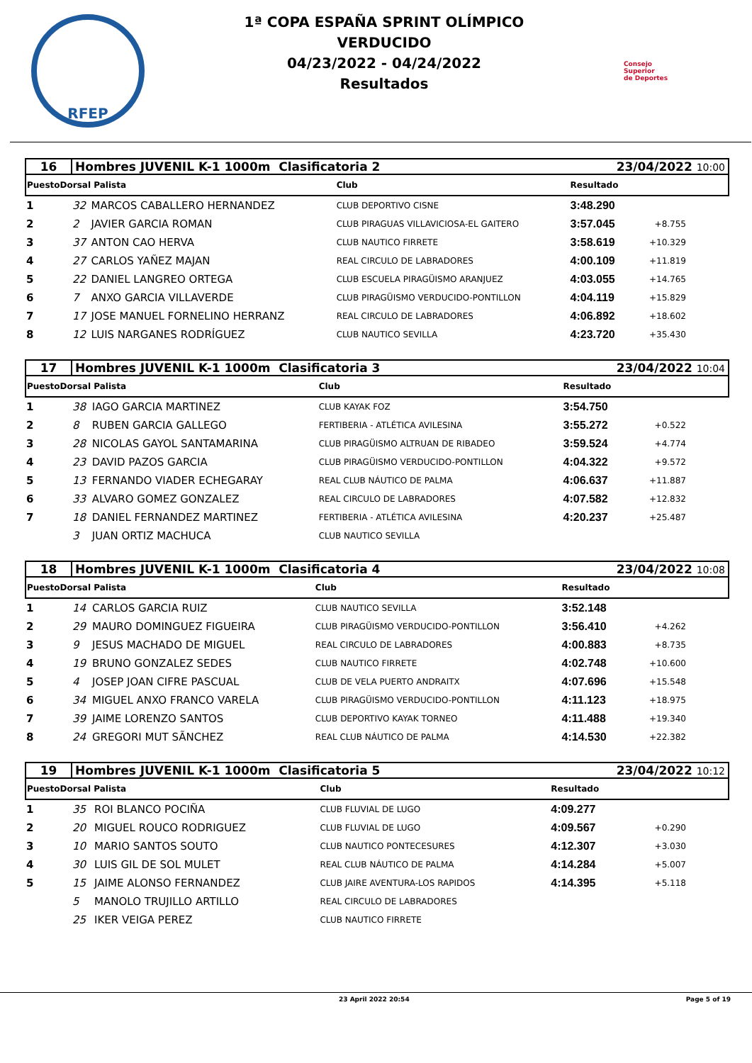RFEP
1ª COPA ESPAÑA SPRINT OLÍMPICO
VERDUCIDO
04/23/2022 - 04/24/2022
Resultados
Consejo
Superior
de Deportes
| 16 | Hombres JUVENIL K-1 1000m Clasificatoria 2 | | | 23/04/2022 10:00 | |
| PuestoDorsal Palista | | | Club | Resultado | |
| 1 | 32 | MARCOS CABALLERO HERNANDEZ | CLUB DEPORTIVO CISNE | 3:48.290 | |
| 2 | 2 | JAVIER GARCIA ROMAN | CLUB PIRAGUAS VILLAVICIOSA-EL GAITERO | 3:57.045 | +8.755 |
| 3 | 37 | ANTON CAO HERVA | CLUB NAUTICO FIRRETE | 3:58.619 | +10.329 |
| 4 | 27 | CARLOS YAÑEZ MAJAN | REAL CIRCULO DE LABRADORES | 4:00.109 | +11.819 |
| 5 | 22 | DANIEL LANGREO ORTEGA | CLUB ESCUELA PIRAGÜISMO ARANJUEZ | 4:03.055 | +14.765 |
| 6 | 7 | ANXO GARCIA VILLAVERDE | CLUB PIRAGÜISMO VERDUCIDO-PONTILLON | 4:04.119 | +15.829 |
| 7 | 17 | JOSE MANUEL FORNELINO HERRANZ | REAL CIRCULO DE LABRADORES | 4:06.892 | +18.602 |
| 8 | 12 | LUIS NARGANES RODRÍGUEZ | CLUB NAUTICO SEVILLA | 4:23.720 | +35.430 |
| 17 | Hombres JUVENIL K-1 1000m Clasificatoria 3 | | | 23/04/2022 10:04 | |
| PuestoDorsal Palista | | | Club | Resultado | |
| 1 | 38 | IAGO GARCIA MARTINEZ | CLUB KAYAK FOZ | 3:54.750 | |
| 2 | 8 | RUBEN GARCIA GALLEGO | FERTIBERIA - ATLÉTICA AVILESINA | 3:55.272 | +0.522 |
| 3 | 28 | NICOLAS GAYOL SANTAMARINA | CLUB PIRAGÜISMO ALTRUAN DE RIBADEO | 3:59.524 | +4.774 |
| 4 | 23 | DAVID PAZOS GARCIA | CLUB PIRAGÜISMO VERDUCIDO-PONTILLON | 4:04.322 | +9.572 |
| 5 | 13 | FERNANDO VIADER ECHEGARAY | REAL CLUB NÁUTICO DE PALMA | 4:06.637 | +11.887 |
| 6 | 33 | ALVARO GOMEZ GONZALEZ | REAL CIRCULO DE LABRADORES | 4:07.582 | +12.832 |
| 7 | 18 | DANIEL FERNANDEZ MARTINEZ | FERTIBERIA - ATLÉTICA AVILESINA | 4:20.237 | +25.487 |
| | 3 | JUAN ORTIZ MACHUCA | CLUB NAUTICO SEVILLA | | |
| 18 | Hombres JUVENIL K-1 1000m Clasificatoria 4 | | | 23/04/2022 10:08 | |
| PuestoDorsal Palista | | | Club | Resultado | |
| 1 | 14 | CARLOS GARCIA RUIZ | CLUB NAUTICO SEVILLA | 3:52.148 | |
| 2 | 29 | MAURO DOMINGUEZ FIGUEIRA | CLUB PIRAGÜISMO VERDUCIDO-PONTILLON | 3:56.410 | +4.262 |
| 3 | 9 | JESUS MACHADO DE MIGUEL | REAL CIRCULO DE LABRADORES | 4:00.883 | +8.735 |
| 4 | 19 | BRUNO GONZALEZ SEDES | CLUB NAUTICO FIRRETE | 4:02.748 | +10.600 |
| 5 | 4 | JOSEP JOAN CIFRE PASCUAL | CLUB DE VELA PUERTO ANDRAITX | 4:07.696 | +15.548 |
| 6 | 34 | MIGUEL ANXO FRANCO VARELA | CLUB PIRAGÜISMO VERDUCIDO-PONTILLON | 4:11.123 | +18.975 |
| 7 | 39 | JAIME LORENZO SANTOS | CLUB DEPORTIVO KAYAK TORNEO | 4:11.488 | +19.340 |
| 8 | 24 | GREGORI MUT SÃNCHEZ | REAL CLUB NÁUTICO DE PALMA | 4:14.530 | +22.382 |
| 19 | Hombres JUVENIL K-1 1000m Clasificatoria 5 | | | 23/04/2022 10:12 | |
| PuestoDorsal Palista | | | Club | Resultado | |
| 1 | 35 | ROI BLANCO POCIÑA | CLUB FLUVIAL DE LUGO | 4:09.277 | |
| 2 | 20 | MIGUEL ROUCO RODRIGUEZ | CLUB FLUVIAL DE LUGO | 4:09.567 | +0.290 |
| 3 | 10 | MARIO SANTOS SOUTO | CLUB NAUTICO PONTECESURES | 4:12.307 | +3.030 |
| 4 | 30 | LUIS GIL DE SOL MULET | REAL CLUB NÁUTICO DE PALMA | 4:14.284 | +5.007 |
| 5 | 15 | JAIME ALONSO FERNANDEZ | CLUB JAIRE AVENTURA-LOS RAPIDOS | 4:14.395 | +5.118 |
| | 5 | MANOLO TRUJILLO ARTILLO | REAL CIRCULO DE LABRADORES | | |
| | 25 | IKER VEIGA PEREZ | CLUB NAUTICO FIRRETE | | |
23 April 2022 20:54 Page 5 of 19